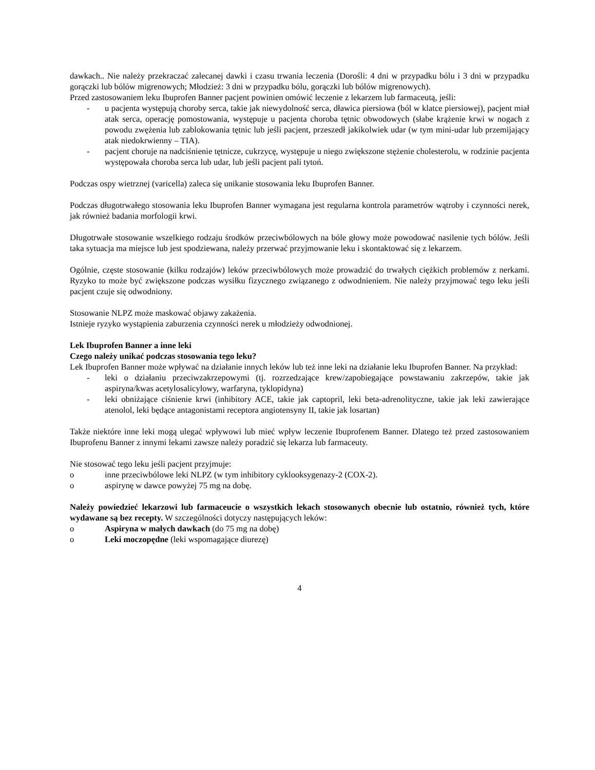dawkach.. Nie należy przekraczać zalecanej dawki i czasu trwania leczenia (Dorośli: 4 dni w przypadku bólu i 3 dni w przypadku gorączki lub bólów migrenowych; Młodzież: 3 dni w przypadku bólu, gorączki lub bólów migrenowych).
Przed zastosowaniem leku Ibuprofen Banner pacjent powinien omówić leczenie z lekarzem lub farmaceutą, jeśli:
- u pacjenta występują choroby serca, takie jak niewydolność serca, dławica piersiowa (ból w klatce piersiowej), pacjent miał atak serca, operację pomostowania, występuje u pacjenta choroba tętnic obwodowych (słabe krążenie krwi w nogach z powodu zwężenia lub zablokowania tętnic lub jeśli pacjent, przeszedł jakikolwiek udar (w tym mini-udar lub przemijający atak niedokrwienny – TIA).
- pacjent choruje na nadciśnienie tętnicze, cukrzycę, występuje u niego zwiększone stężenie cholesterolu, w rodzinie pacjenta występowała choroba serca lub udar, lub jeśli pacjent pali tytoń.
Podczas ospy wietrznej (varicella) zaleca się unikanie stosowania leku Ibuprofen Banner.
Podczas długotrwałego stosowania leku Ibuprofen Banner wymagana jest regularna kontrola parametrów wątroby i czynności nerek, jak również badania morfologii krwi.
Długotrwałe stosowanie wszelkiego rodzaju środków przeciwbólowych na bóle głowy może powodować nasilenie tych bólów. Jeśli taka sytuacja ma miejsce lub jest spodziewana, należy przerwać przyjmowanie leku i skontaktować się z lekarzem.
Ogólnie, częste stosowanie (kilku rodzajów) leków przeciwbólowych może prowadzić do trwałych ciężkich problemów z nerkami. Ryzyko to może być zwiększone podczas wysiłku fizycznego związanego z odwodnieniem. Nie należy przyjmować tego leku jeśli pacjent czuje się odwodniony.
Stosowanie NLPZ może maskować objawy zakażenia.
Istnieje ryzyko wystąpienia zaburzenia czynności nerek u młodzieży odwodnionej.
Lek Ibuprofen Banner a inne leki
Czego należy unikać podczas stosowania tego leku?
Lek Ibuprofen Banner może wpływać na działanie innych leków lub też inne leki na działanie leku Ibuprofen Banner. Na przykład:
- leki o działaniu przeciwzakrzepowymi (tj. rozrzedzające krew/zapobiegające powstawaniu zakrzepów, takie jak aspiryna/kwas acetylosalicylowy, warfaryna, tyklopidyna)
- leki obniżające ciśnienie krwi (inhibitory ACE, takie jak captopril, leki beta-adrenolityczne, takie jak leki zawierające atenolol, leki będące antagonistami receptora angiotensyny II, takie jak losartan)
Także niektóre inne leki mogą ulegać wpływowi lub mieć wpływ leczenie Ibuprofenem Banner. Dlatego też przed zastosowaniem Ibuprofenu Banner z innymi lekami zawsze należy poradzić się lekarza lub farmaceuty.
Nie stosować tego leku jeśli pacjent przyjmuje:
o inne przeciwbólowe leki NLPZ (w tym inhibitory cyklooksygenazy-2 (COX-2).
o aspirynę w dawce powyżej 75 mg na dobę.
Należy powiedzieć lekarzowi lub farmaceucie o wszystkich lekach stosowanych obecnie lub ostatnio, również tych, które wydawane są bez recepty. W szczególności dotyczy następujących leków:
o Aspiryna w małych dawkach (do 75 mg na dobę)
o Leki moczopędne (leki wspomagające diurezę)
4